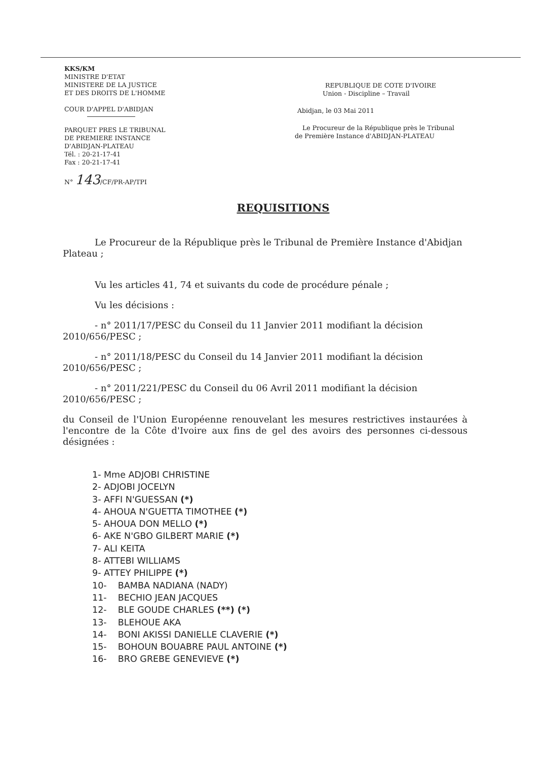KKS/KM
MINISTRE D'ETAT
MINISTERE DE LA JUSTICE
ET DES DROITS DE L'HOMME
COUR D'APPEL D'ABIDJAN
PARQUET PRES LE TRIBUNAL
DE PREMIERE INSTANCE
D'ABIDJAN-PLATEAU
Tél. : 20-21-17-41
Fax : 20-21-17-41
N° 143/CF/PR-AP/TPI
REPUBLIQUE DE COTE D'IVOIRE
Union - Discipline – Travail
Abidjan, le 03 Mai 2011
Le Procureur de la République près le Tribunal
de Première Instance d'ABIDJAN-PLATEAU
REQUISITIONS
Le Procureur de la République près le Tribunal de Première Instance d'Abidjan Plateau ;
Vu les articles 41, 74 et suivants du code de procédure pénale ;
Vu les décisions :
- n° 2011/17/PESC du Conseil du 11 Janvier 2011 modifiant la décision 2010/656/PESC ;
- n° 2011/18/PESC du Conseil du 14 Janvier 2011 modifiant la décision 2010/656/PESC ;
- n° 2011/221/PESC du Conseil du 06 Avril 2011 modifiant la décision 2010/656/PESC ;
du Conseil de l'Union Européenne renouvelant les mesures restrictives instaurées à l'encontre de la Côte d'Ivoire aux fins de gel des avoirs des personnes ci-dessous désignées :
1- Mme ADJOBI CHRISTINE
2- ADJOBI JOCELYN
3- AFFI N'GUESSAN (*)
4- AHOUA N'GUETTA TIMOTHEE (*)
5- AHOUA DON MELLO (*)
6- AKE N'GBO GILBERT MARIE (*)
7- ALI KEITA
8- ATTEBI WILLIAMS
9- ATTEY PHILIPPE (*)
10- BAMBA NADIANA (NADY)
11- BECHIO JEAN JACQUES
12- BLE GOUDE CHARLES (**) (*)
13- BLEHOUE AKA
14- BONI AKISSI DANIELLE CLAVERIE (*)
15- BOHOUN BOUABRE PAUL ANTOINE (*)
16- BRO GREBE GENEVIEVE (*)